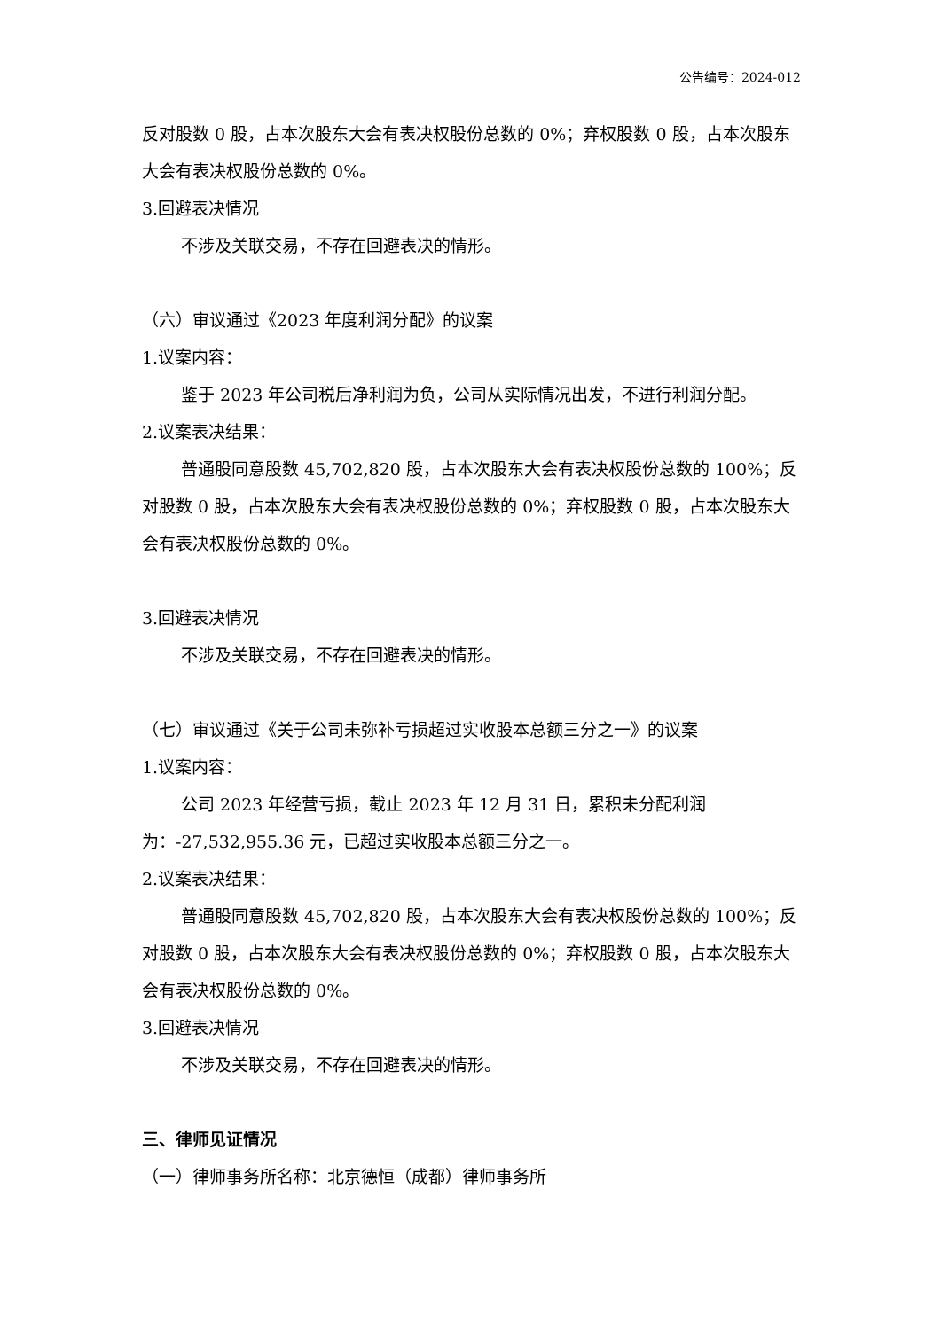公告编号：2024-012
反对股数 0 股，占本次股东大会有表决权股份总数的 0%；弃权股数 0 股，占本次股东大会有表决权股份总数的 0%。
3.回避表决情况
不涉及关联交易，不存在回避表决的情形。
（六）审议通过《2023 年度利润分配》的议案
1.议案内容：
鉴于 2023 年公司税后净利润为负，公司从实际情况出发，不进行利润分配。
2.议案表决结果：
普通股同意股数 45,702,820 股，占本次股东大会有表决权股份总数的 100%；反对股数 0 股，占本次股东大会有表决权股份总数的 0%；弃权股数 0 股，占本次股东大会有表决权股份总数的 0%。
3.回避表决情况
不涉及关联交易，不存在回避表决的情形。
（七）审议通过《关于公司未弥补亏损超过实收股本总额三分之一》的议案
1.议案内容：
公司 2023 年经营亏损，截止 2023 年 12 月 31 日，累积未分配利润为：-27,532,955.36 元，已超过实收股本总额三分之一。
2.议案表决结果：
普通股同意股数 45,702,820 股，占本次股东大会有表决权股份总数的 100%；反对股数 0 股，占本次股东大会有表决权股份总数的 0%；弃权股数 0 股，占本次股东大会有表决权股份总数的 0%。
3.回避表决情况
不涉及关联交易，不存在回避表决的情形。
三、律师见证情况
（一）律师事务所名称：北京德恒（成都）律师事务所